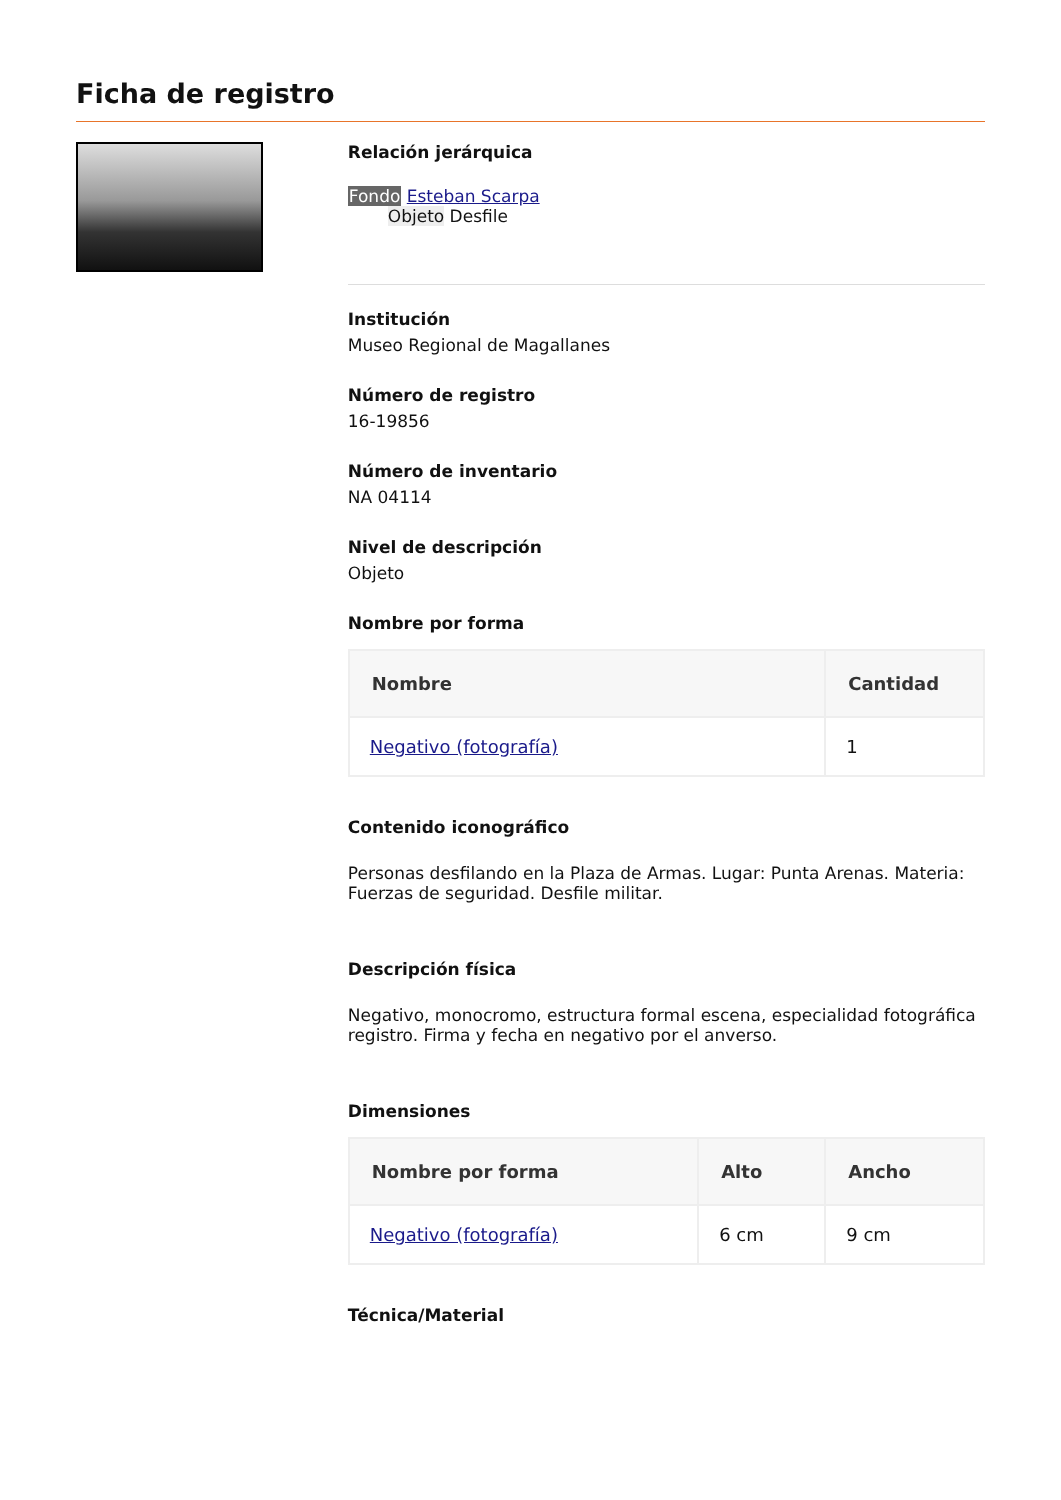Ficha de registro
Relación jerárquica
Fondo Esteban Scarpa
Objeto Desfile
Institución
Museo Regional de Magallanes
Número de registro
16-19856
Número de inventario
NA 04114
Nivel de descripción
Objeto
Nombre por forma
| Nombre | Cantidad |
| --- | --- |
| Negativo (fotografía) | 1 |
Contenido iconográfico
Personas desfilando en la Plaza de Armas. Lugar: Punta Arenas. Materia: Fuerzas de seguridad. Desfile militar.
Descripción física
Negativo, monocromo, estructura formal escena, especialidad fotográfica registro. Firma y fecha en negativo por el anverso.
Dimensiones
| Nombre por forma | Alto | Ancho |
| --- | --- | --- |
| Negativo (fotografía) | 6 cm | 9 cm |
Técnica/Material